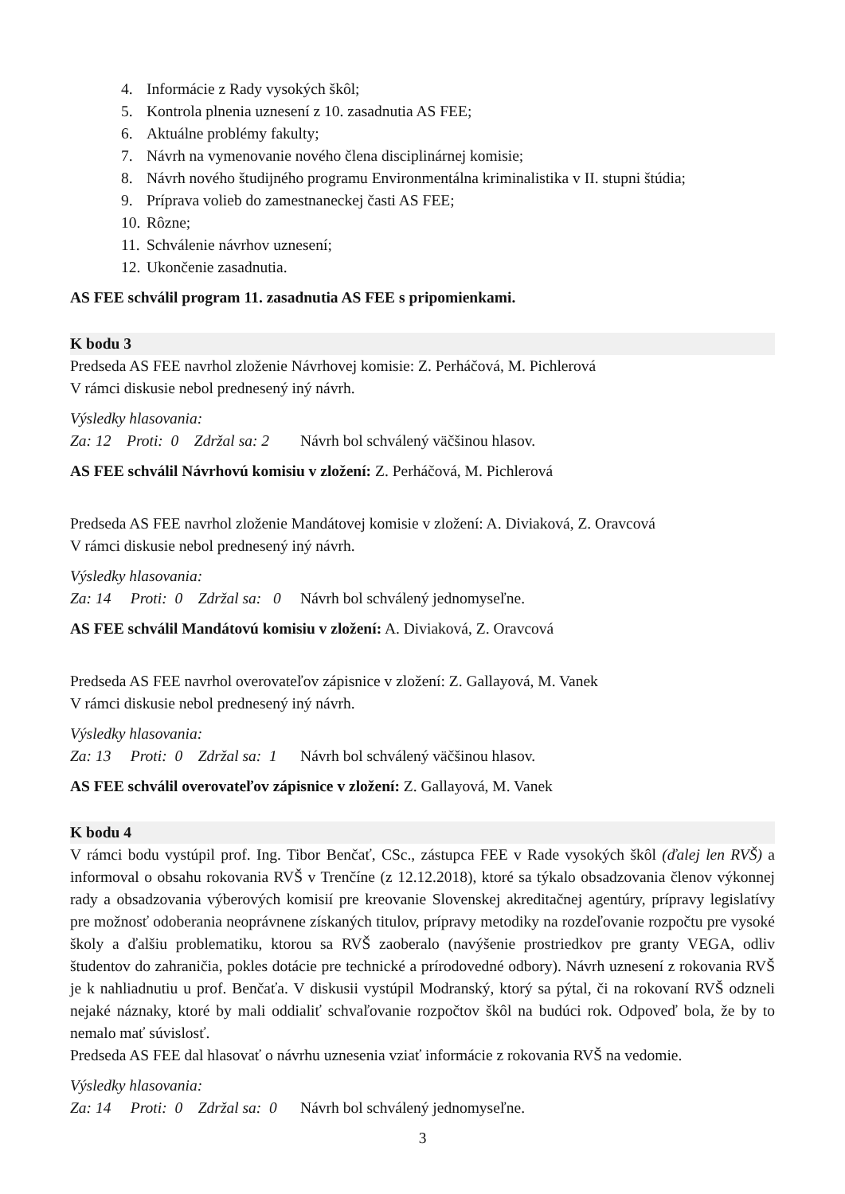4. Informácie z Rady vysokých škôl;
5. Kontrola plnenia uznesení z 10. zasadnutia AS FEE;
6. Aktuálne problémy fakulty;
7. Návrh na vymenovanie nového člena disciplinárnej komisie;
8. Návrh nového študijného programu Environmentálna kriminalistika v II. stupni štúdia;
9. Príprava volieb do zamestnaneckej časti AS FEE;
10. Rôzne;
11. Schválenie návrhov uznesení;
12. Ukončenie zasadnutia.
AS FEE schválil program 11. zasadnutia AS FEE s pripomienkami.
K bodu 3
Predseda AS FEE navrhol zloženie Návrhovej komisie: Z. Perháčová, M. Pichlerová
V rámci diskusie nebol prednesený iný návrh.
Výsledky hlasovania:
Za: 12 Proti: 0 Zdržal sa: 2 Návrh bol schválený väčšinou hlasov.
AS FEE schválil Návrhovú komisiu v zložení: Z. Perháčová, M. Pichlerová
Predseda AS FEE navrhol zloženie Mandátovej komisie v zložení: A. Diviaková, Z. Oravcová
V rámci diskusie nebol prednesený iný návrh.
Výsledky hlasovania:
Za: 14 Proti: 0 Zdržal sa: 0 Návrh bol schválený jednomyseľne.
AS FEE schválil Mandátovú komisiu v zložení: A. Diviaková, Z. Oravcová
Predseda AS FEE navrhol overovateľov zápisnice v zložení: Z. Gallayová, M. Vanek
V rámci diskusie nebol prednesený iný návrh.
Výsledky hlasovania:
Za: 13 Proti: 0 Zdržal sa: 1 Návrh bol schválený väčšinou hlasov.
AS FEE schválil overovateľov zápisnice v zložení: Z. Gallayová, M. Vanek
K bodu 4
V rámci bodu vystúpil prof. Ing. Tibor Benčať, CSc., zástupca FEE v Rade vysokých škôl (ďalej len RVŠ) a informoval o obsahu rokovania RVŠ v Trenčíne (z 12.12.2018), ktoré sa týkalo obsadzovania členov výkonnej rady a obsadzovania výberových komisií pre kreovanie Slovenskej akreditačnej agentúry, prípravy legislatívy pre možnosť odoberania neoprávnene získaných titulov, prípravy metodiky na rozdeľovanie rozpočtu pre vysoké školy a ďalšiu problematiku, ktorou sa RVŠ zaoberalo (navýšenie prostriedkov pre granty VEGA, odliv študentov do zahraničia, pokles dotácie pre technické a prírodovedné odbory). Návrh uznesení z rokovania RVŠ je k nahliadnutiu u prof. Benčaťa. V diskusii vystúpil Modranský, ktorý sa pýtal, či na rokovaní RVŠ odzneli nejaké náznaky, ktoré by mali oddialiť schvaľovanie rozpočtov škôl na budúci rok. Odpoveď bola, že by to nemalo mať súvislosť.
Predseda AS FEE dal hlasovať o návrhu uznesenia vziať informácie z rokovania RVŠ na vedomie.
Výsledky hlasovania:
Za: 14 Proti: 0 Zdržal sa: 0 Návrh bol schválený jednomyseľne.
3